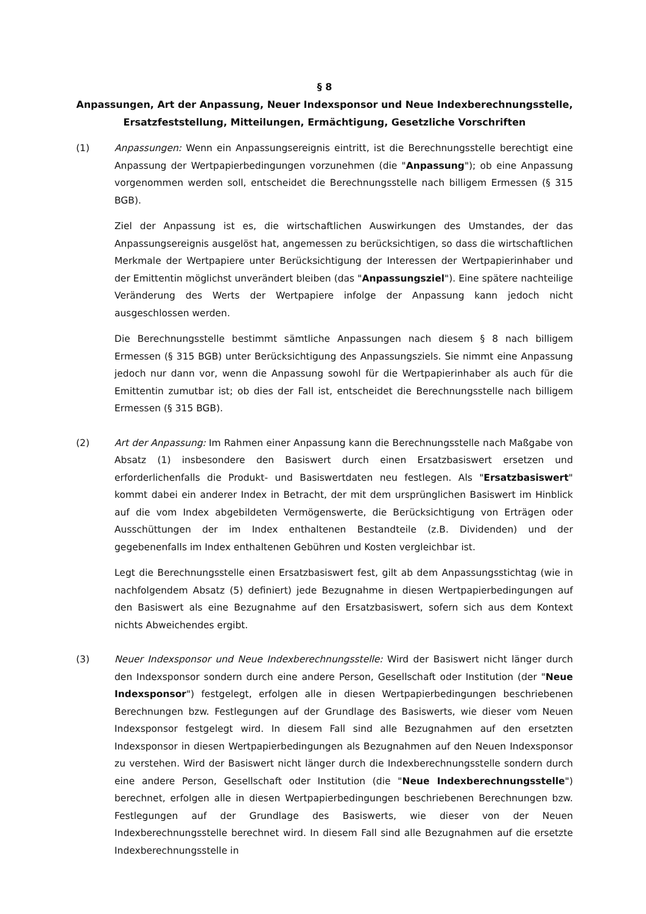§ 8
Anpassungen, Art der Anpassung, Neuer Indexsponsor und Neue Indexberechnungsstelle, Ersatzfeststellung, Mitteilungen, Ermächtigung, Gesetzliche Vorschriften
(1) Anpassungen: Wenn ein Anpassungsereignis eintritt, ist die Berechnungsstelle berechtigt eine Anpassung der Wertpapierbedingungen vorzunehmen (die "Anpassung"); ob eine Anpassung vorgenommen werden soll, entscheidet die Berechnungsstelle nach billigem Ermessen (§ 315 BGB).
Ziel der Anpassung ist es, die wirtschaftlichen Auswirkungen des Umstandes, der das Anpassungsereignis ausgelöst hat, angemessen zu berücksichtigen, so dass die wirtschaftlichen Merkmale der Wertpapiere unter Berücksichtigung der Interessen der Wertpapierinhaber und der Emittentin möglichst unverändert bleiben (das "Anpassungsziel"). Eine spätere nachteilige Veränderung des Werts der Wertpapiere infolge der Anpassung kann jedoch nicht ausgeschlossen werden.
Die Berechnungsstelle bestimmt sämtliche Anpassungen nach diesem § 8 nach billigem Ermessen (§ 315 BGB) unter Berücksichtigung des Anpassungsziels. Sie nimmt eine Anpassung jedoch nur dann vor, wenn die Anpassung sowohl für die Wertpapierinhaber als auch für die Emittentin zumutbar ist; ob dies der Fall ist, entscheidet die Berechnungsstelle nach billigem Ermessen (§ 315 BGB).
(2) Art der Anpassung: Im Rahmen einer Anpassung kann die Berechnungsstelle nach Maßgabe von Absatz (1) insbesondere den Basiswert durch einen Ersatzbasiswert ersetzen und erforderlichenfalls die Produkt- und Basiswertdaten neu festlegen. Als "Ersatzbasiswert" kommt dabei ein anderer Index in Betracht, der mit dem ursprünglichen Basiswert im Hinblick auf die vom Index abgebildeten Vermögenswerte, die Berücksichtigung von Erträgen oder Ausschüttungen der im Index enthaltenen Bestandteile (z.B. Dividenden) und der gegebenenfalls im Index enthaltenen Gebühren und Kosten vergleichbar ist.
Legt die Berechnungsstelle einen Ersatzbasiswert fest, gilt ab dem Anpassungsstichtag (wie in nachfolgendem Absatz (5) definiert) jede Bezugnahme in diesen Wertpapierbedingungen auf den Basiswert als eine Bezugnahme auf den Ersatzbasiswert, sofern sich aus dem Kontext nichts Abweichendes ergibt.
(3) Neuer Indexsponsor und Neue Indexberechnungsstelle: Wird der Basiswert nicht länger durch den Indexsponsor sondern durch eine andere Person, Gesellschaft oder Institution (der "Neue Indexsponsor") festgelegt, erfolgen alle in diesen Wertpapierbedingungen beschriebenen Berechnungen bzw. Festlegungen auf der Grundlage des Basiswerts, wie dieser vom Neuen Indexsponsor festgelegt wird. In diesem Fall sind alle Bezugnahmen auf den ersetzten Indexsponsor in diesen Wertpapierbedingungen als Bezugnahmen auf den Neuen Indexsponsor zu verstehen. Wird der Basiswert nicht länger durch die Indexberechnungsstelle sondern durch eine andere Person, Gesellschaft oder Institution (die "Neue Indexberechnungsstelle") berechnet, erfolgen alle in diesen Wertpapierbedingungen beschriebenen Berechnungen bzw. Festlegungen auf der Grundlage des Basiswerts, wie dieser von der Neuen Indexberechnungsstelle berechnet wird. In diesem Fall sind alle Bezugnahmen auf die ersetzte Indexberechnungsstelle in